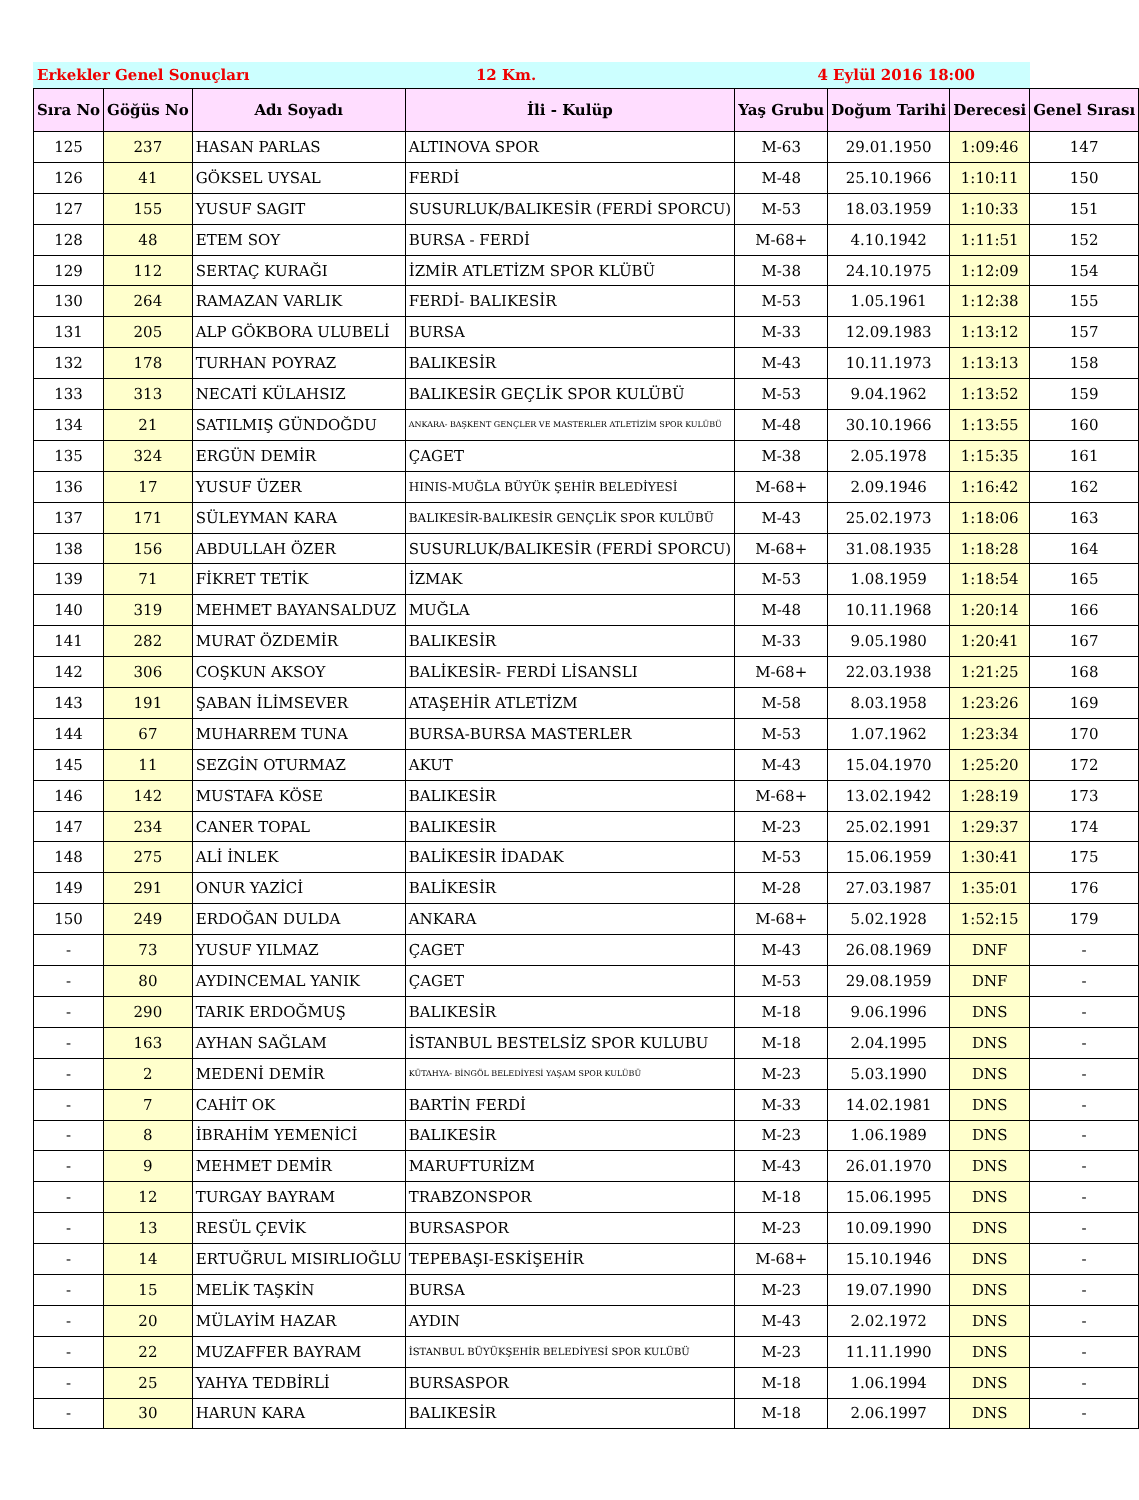Erkekler Genel Sonuçları 12 Km. 4 Eylül 2016 18:00
| Sıra No | Göğüs No | Adı Soyadı | İli - Kulüp | Yaş Grubu | Doğum Tarihi | Derecesi | Genel Sırası |
| --- | --- | --- | --- | --- | --- | --- | --- |
| 125 | 237 | HASAN PARLAS | ALTINOVA SPOR | M-63 | 29.01.1950 | 1:09:46 | 147 |
| 126 | 41 | GÖKSEL UYSAL | FERDİ | M-48 | 25.10.1966 | 1:10:11 | 150 |
| 127 | 155 | YUSUF SAGIT | SUSURLUK/BALIKESİR (FERDİ SPORCU) | M-53 | 18.03.1959 | 1:10:33 | 151 |
| 128 | 48 | ETEM SOY | BURSA - FERDİ | M-68+ | 4.10.1942 | 1:11:51 | 152 |
| 129 | 112 | SERTAÇ KURAĞI | İZMİR ATLETİZM SPOR KLÜBÜ | M-38 | 24.10.1975 | 1:12:09 | 154 |
| 130 | 264 | RAMAZAN VARLIK | FERDİ- BALIKESİR | M-53 | 1.05.1961 | 1:12:38 | 155 |
| 131 | 205 | ALP GÖKBORA ULUBELİ | BURSA | M-33 | 12.09.1983 | 1:13:12 | 157 |
| 132 | 178 | TURHAN POYRAZ | BALIKESİR | M-43 | 10.11.1973 | 1:13:13 | 158 |
| 133 | 313 | NECATİ KÜLAHSIZ | BALIKESİR GEÇLİK SPOR KULÜBÜ | M-53 | 9.04.1962 | 1:13:52 | 159 |
| 134 | 21 | SATILMIŞ GÜNDOĞDU | ANKARA- BAŞKENT GENÇLER VE MASTERLER ATLETİZİM SPOR KULÜBÜ | M-48 | 30.10.1966 | 1:13:55 | 160 |
| 135 | 324 | ERGÜN DEMİR | ÇAGET | M-38 | 2.05.1978 | 1:15:35 | 161 |
| 136 | 17 | YUSUF ÜZER | HINIS-MUĞLA BÜYÜK ŞEHİR BELEDİYESİ | M-68+ | 2.09.1946 | 1:16:42 | 162 |
| 137 | 171 | SÜLEYMAN KARA | BALIKESİR-BALIKESİR GENÇLİK SPOR KULÜBÜ | M-43 | 25.02.1973 | 1:18:06 | 163 |
| 138 | 156 | ABDULLAH ÖZER | SUSURLUK/BALIKESİR (FERDİ SPORCU) | M-68+ | 31.08.1935 | 1:18:28 | 164 |
| 139 | 71 | FİKRET TETİK | İZMAK | M-53 | 1.08.1959 | 1:18:54 | 165 |
| 140 | 319 | MEHMET BAYANSALDUZ | MUĞLA | M-48 | 10.11.1968 | 1:20:14 | 166 |
| 141 | 282 | MURAT ÖZDEMİR | BALIKESİR | M-33 | 9.05.1980 | 1:20:41 | 167 |
| 142 | 306 | COŞKUN AKSOY | BALİKESİR- FERDİ LİSANSLI | M-68+ | 22.03.1938 | 1:21:25 | 168 |
| 143 | 191 | ŞABAN İLİMSEVER | ATAŞEHİR ATLETİZM | M-58 | 8.03.1958 | 1:23:26 | 169 |
| 144 | 67 | MUHARREM TUNA | BURSA-BURSA MASTERLER | M-53 | 1.07.1962 | 1:23:34 | 170 |
| 145 | 11 | SEZGİN OTURMAZ | AKUT | M-43 | 15.04.1970 | 1:25:20 | 172 |
| 146 | 142 | MUSTAFA KÖSE | BALIKESİR | M-68+ | 13.02.1942 | 1:28:19 | 173 |
| 147 | 234 | CANER TOPAL | BALIKESİR | M-23 | 25.02.1991 | 1:29:37 | 174 |
| 148 | 275 | ALİ İNLEK | BALİKESİR İDADAK | M-53 | 15.06.1959 | 1:30:41 | 175 |
| 149 | 291 | ONUR YAZİCİ | BALİKESİR | M-28 | 27.03.1987 | 1:35:01 | 176 |
| 150 | 249 | ERDOĞAN DULDA | ANKARA | M-68+ | 5.02.1928 | 1:52:15 | 179 |
| - | 73 | YUSUF YILMAZ | ÇAGET | M-43 | 26.08.1969 | DNF | - |
| - | 80 | AYDINCEMAL YANIK | ÇAGET | M-53 | 29.08.1959 | DNF | - |
| - | 290 | TARIK ERDOĞMUŞ | BALIKESİR | M-18 | 9.06.1996 | DNS | - |
| - | 163 | AYHAN SAĞLAM | İSTANBUL BESTELSİZ SPOR KULUBU | M-18 | 2.04.1995 | DNS | - |
| - | 2 | MEDENİ DEMİR | KÜTAHYA- BİNGÖL BELEDİYESİ YAŞAM SPOR KULÜBÜ | M-23 | 5.03.1990 | DNS | - |
| - | 7 | CAHİT OK | BARTİN FERDİ | M-33 | 14.02.1981 | DNS | - |
| - | 8 | İBRAHİM YEMENİCİ | BALIKESİR | M-23 | 1.06.1989 | DNS | - |
| - | 9 | MEHMET DEMİR | MARUFTURİZM | M-43 | 26.01.1970 | DNS | - |
| - | 12 | TURGAY BAYRAM | TRABZONSPOR | M-18 | 15.06.1995 | DNS | - |
| - | 13 | RESÜL ÇEVİK | BURSASPOR | M-23 | 10.09.1990 | DNS | - |
| - | 14 | ERTUĞRUL MISIRLIOĞLU | TEPEBAŞI-ESKİŞEHİR | M-68+ | 15.10.1946 | DNS | - |
| - | 15 | MELİK TAŞKİN | BURSA | M-23 | 19.07.1990 | DNS | - |
| - | 20 | MÜLAYİM HAZAR | AYDIN | M-43 | 2.02.1972 | DNS | - |
| - | 22 | MUZAFFER BAYRAM | İSTANBUL BÜYÜKŞEHİR BELEDİYESİ SPOR KULÜBÜ | M-23 | 11.11.1990 | DNS | - |
| - | 25 | YAHYA TEDBİRLİ | BURSASPOR | M-18 | 1.06.1994 | DNS | - |
| - | 30 | HARUN KARA | BALIKESİR | M-18 | 2.06.1997 | DNS | - |